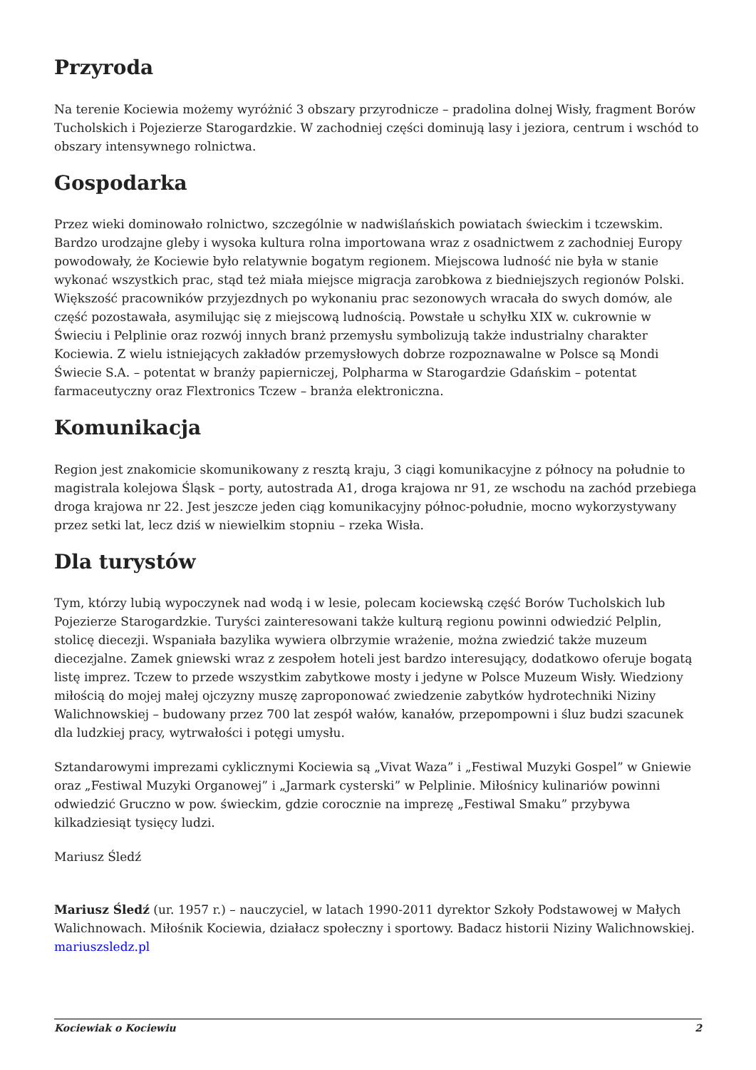Przyroda
Na terenie Kociewia możemy wyróżnić 3 obszary przyrodnicze – pradolina dolnej Wisły, fragment Borów Tucholskich i Pojezierze Starogardzkie. W zachodniej części dominują lasy i jeziora, centrum i wschód to obszary intensywnego rolnictwa.
Gospodarka
Przez wieki dominowało rolnictwo, szczególnie w nadwiślańskich powiatach świeckim i tczewskim. Bardzo urodzajne gleby i wysoka kultura rolna importowana wraz z osadnictwem z zachodniej Europy powodowały, że Kociewie było relatywnie bogatym regionem. Miejscowa ludność nie była w stanie wykonać wszystkich prac, stąd też miała miejsce migracja zarobkowa z biedniejszych regionów Polski. Większość pracowników przyjezdnych po wykonaniu prac sezonowych wracała do swych domów, ale część pozostawała, asymilując się z miejscową ludnością. Powstałe u schyłku XIX w. cukrownie w Świeciu i Pelplinie oraz rozwój innych branż przemysłu symbolizują także industrialny charakter Kociewia. Z wielu istniejących zakładów przemysłowych dobrze rozpoznawalne w Polsce są Mondi Świecie S.A. – potentat w branży papierniczej, Polpharma w Starogardzie Gdańskim – potentat farmaceutyczny oraz Flextronics Tczew – branża elektroniczna.
Komunikacja
Region jest znakomicie skomunikowany z resztą kraju, 3 ciągi komunikacyjne z północy na południe to magistrala kolejowa Śląsk – porty, autostrada A1, droga krajowa nr 91, ze wschodu na zachód przebiega droga krajowa nr 22. Jest jeszcze jeden ciąg komunikacyjny północ-południe, mocno wykorzystywany przez setki lat, lecz dziś w niewielkim stopniu – rzeka Wisła.
Dla turystów
Tym, którzy lubią wypoczynek nad wodą i w lesie, polecam kociewską część Borów Tucholskich lub Pojezierze Starogardzkie. Turyści zainteresowani także kulturą regionu powinni odwiedzić Pelplin, stolicę diecezji. Wspaniała bazylika wywiera olbrzymie wrażenie, można zwiedzić także muzeum diecezjalne. Zamek gniewski wraz z zespołem hoteli jest bardzo interesujący, dodatkowo oferuje bogatą listę imprez. Tczew to przede wszystkim zabytkowe mosty i jedyne w Polsce Muzeum Wisły. Wiedziony miłością do mojej małej ojczyzny muszę zaproponować zwiedzenie zabytków hydrotechniki Niziny Walichnowskiej – budowany przez 700 lat zespół wałów, kanałów, przepompowni i śluz budzi szacunek dla ludzkiej pracy, wytrwałości i potęgi umysłu.
Sztandarowymi imprezami cyklicznymi Kociewia są „Vivat Waza” i „Festiwal Muzyki Gospel” w Gniewie oraz „Festiwal Muzyki Organowej” i „Jarmark cysterski” w Pelplinie. Miłośnicy kulinariów powinni odwiedzić Gruczno w pow. świeckim, gdzie corocznie na imprezę „Festiwal Smaku” przybywa kilkadziesiąt tysięcy ludzi.
Mariusz Śledź
Mariusz Śledź (ur. 1957 r.) – nauczyciel, w latach 1990-2011 dyrektor Szkoły Podstawowej w Małych Walichnowach. Miłośnik Kociewia, działacz społeczny i sportowy. Badacz historii Niziny Walichnowskiej. mariuszsledz.pl
Kociewiak o Kociewiu 2